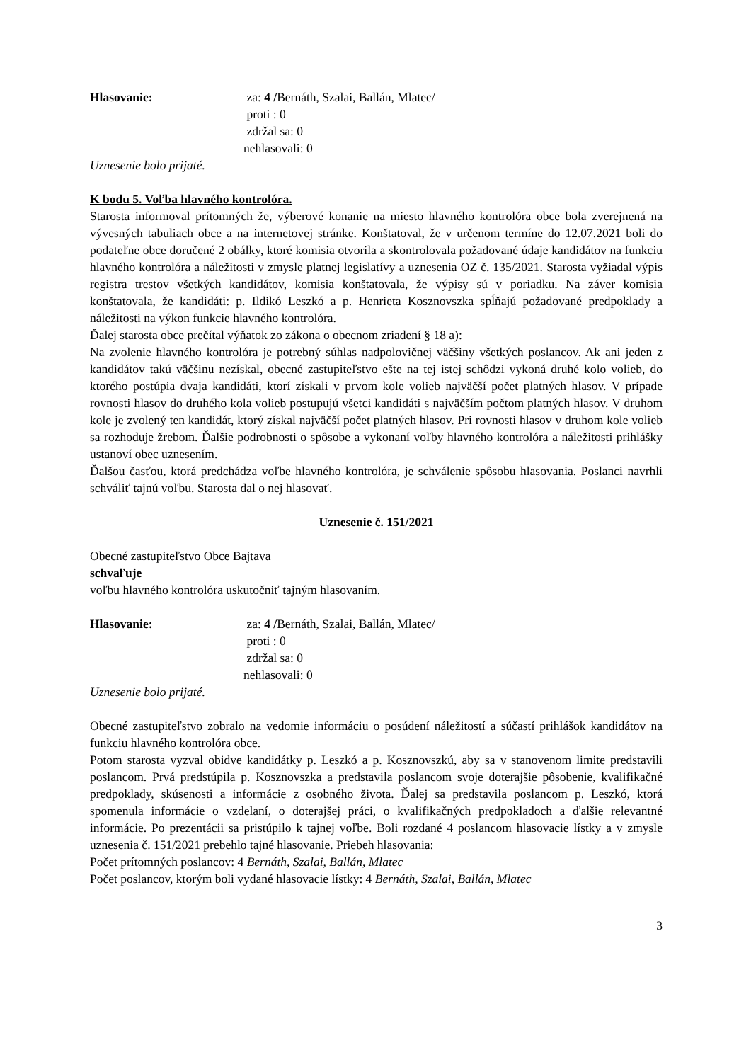Hlasovanie: za: 4 /Bernáth, Szalai, Ballán, Mlatec/
proti : 0
zdržal sa: 0
nehlasovali: 0
Uznesenie bolo prijaté.
K bodu 5. Voľba hlavného kontrolóra.
Starosta informoval prítomných že, výberové konanie na miesto hlavného kontrolóra obce bola zverejnená na vývesných tabuliach obce a na internetovej stránke. Konštatoval, že v určenom termíne do 12.07.2021 boli do podateľne obce doručené 2 obálky, ktoré komisia otvorila a skontrolovala požadované údaje kandidátov na funkciu hlavného kontrolóra a náležitosti v zmysle platnej legislatívy a uznesenia OZ č. 135/2021. Starosta vyžiadal výpis registra trestov všetkých kandidátov, komisia konštatovala, že výpisy sú v poriadku. Na záver komisia konštatovala, že kandidáti: p. Ildikó Leszkó a p. Henrieta Kosznovszka spĺňajú požadované predpoklady a náležitosti na výkon funkcie hlavného kontrolóra.
Ďalej starosta obce prečítal výňatok zo zákona o obecnom zriadení § 18 a):
Na zvolenie hlavného kontrolóra je potrebný súhlas nadpolovičnej väčšiny všetkých poslancov. Ak ani jeden z kandidátov takú väčšinu nezískal, obecné zastupiteľstvo ešte na tej istej schôdzi vykoná druhé kolo volieb, do ktorého postúpia dvaja kandidáti, ktorí získali v prvom kole volieb najväčší počet platných hlasov. V prípade rovnosti hlasov do druhého kola volieb postupujú všetci kandidáti s najväčším počtom platných hlasov. V druhom kole je zvolený ten kandidát, ktorý získal najväčší počet platných hlasov. Pri rovnosti hlasov v druhom kole volieb sa rozhoduje žrebom. Ďalšie podrobnosti o spôsobe a vykonaní voľby hlavného kontrolóra a náležitosti prihlášky ustanoví obec uznesením.
Ďalšou časťou, ktorá predchádza voľbe hlavného kontrolóra, je schválenie spôsobu hlasovania. Poslanci navrhli schváliť tajnú voľbu. Starosta dal o nej hlasovať.
Uznesenie č. 151/2021
Obecné zastupiteľstvo Obce Bajtava
schvaľuje
voľbu hlavného kontrolóra uskutočniť tajným hlasovaním.
Hlasovanie: za: 4 /Bernáth, Szalai, Ballán, Mlatec/
proti : 0
zdržal sa: 0
nehlasovali: 0
Uznesenie bolo prijaté.
Obecné zastupiteľstvo zobralo na vedomie informáciu o posúdení náležitostí a súčastí prihlášok kandidátov na funkciu hlavného kontrolóra obce.
Potom starosta vyzval obidve kandidátky p. Leszkó a p. Kosznovszkú, aby sa v stanovenom limite predstavili poslancom. Prvá predstúpila p. Kosznovszka a predstavila poslancom svoje doterajšie pôsobenie, kvalifikačné predpoklady, skúsenosti a informácie z osobného života. Ďalej sa predstavila poslancom p. Leszkó, ktorá spomenula informácie o vzdelaní, o doterajšej práci, o kvalifikačných predpokladoch a ďalšie relevantné informácie. Po prezentácii sa pristúpilo k tajnej voľbe. Boli rozdané 4 poslancom hlasovacie lístky a v zmysle uznesenia č. 151/2021 prebehlo tajné hlasovanie. Priebeh hlasovania:
Počet prítomných poslancov: 4 Bernáth, Szalai, Ballán, Mlatec
Počet poslancov, ktorým boli vydané hlasovacie lístky: 4 Bernáth, Szalai, Ballán, Mlatec
3